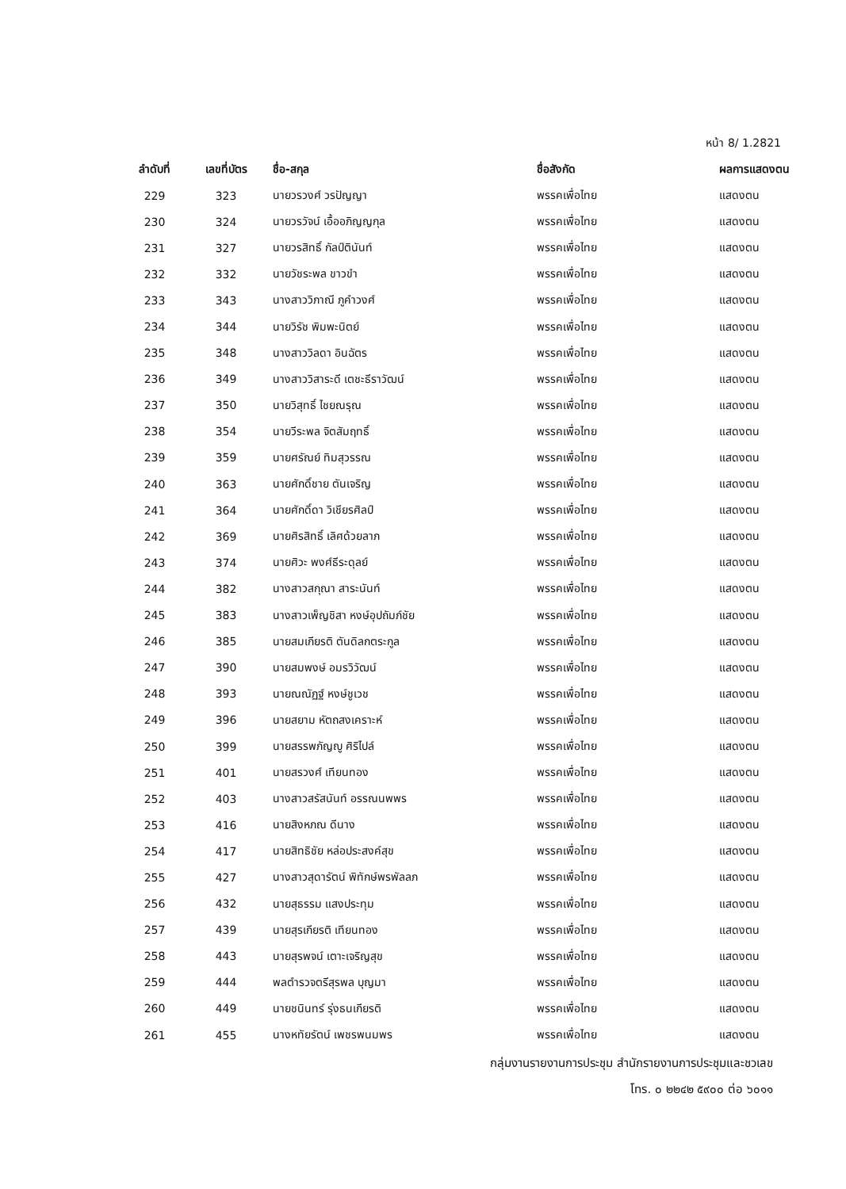หน้า 8/ 1.2821
| ลำดับที่ | เลขที่บัตร | ชื่อ-สกุล | ชื่อสังกัด | ผลการแสดงตน |
| --- | --- | --- | --- | --- |
| 229 | 323 | นายวรวงศ์ วรปัญญา | พรรคเพื่อไทย | แสดงตน |
| 230 | 324 | นายวรวัจน์ เอื้ออภิญญกุล | พรรคเพื่อไทย | แสดงตน |
| 231 | 327 | นายวรสิทธิ์ กัลป์ตินันท์ | พรรคเพื่อไทย | แสดงตน |
| 232 | 332 | นายวัชระพล ขาวขำ | พรรคเพื่อไทย | แสดงตน |
| 233 | 343 | นางสาววิภาณี ภูคำวงศ์ | พรรคเพื่อไทย | แสดงตน |
| 234 | 344 | นายวิรัช พิมพะนิตย์ | พรรคเพื่อไทย | แสดงตน |
| 235 | 348 | นางสาววิลดา อินฉัตร | พรรคเพื่อไทย | แสดงตน |
| 236 | 349 | นางสาววิสาระดี เตชะธีราวัฒน์ | พรรคเพื่อไทย | แสดงตน |
| 237 | 350 | นายวิสุทธิ์ ไชยณรุณ | พรรคเพื่อไทย | แสดงตน |
| 238 | 354 | นายวีระพล จิตสัมฤทธิ์ | พรรคเพื่อไทย | แสดงตน |
| 239 | 359 | นายศรัณย์ ทิมสุวรรณ | พรรคเพื่อไทย | แสดงตน |
| 240 | 363 | นายศักดิ์ชาย ตันเจริญ | พรรคเพื่อไทย | แสดงตน |
| 241 | 364 | นายศักดิ์ดา วิเชียรศิลป์ | พรรคเพื่อไทย | แสดงตน |
| 242 | 369 | นายศิรสิทธิ์ เลิศด้วยลาภ | พรรคเพื่อไทย | แสดงตน |
| 243 | 374 | นายศิวะ พงศ์ธีระดุลย์ | พรรคเพื่อไทย | แสดงตน |
| 244 | 382 | นางสาวสกุณา สาระนันท์ | พรรคเพื่อไทย | แสดงตน |
| 245 | 383 | นางสาวเพ็ญชิสา หงษ์อุปถัมภ์ชัย | พรรคเพื่อไทย | แสดงตน |
| 246 | 385 | นายสมเกียรติ ตันดิลกตระกูล | พรรคเพื่อไทย | แสดงตน |
| 247 | 390 | นายสมพงษ์ อมรวิวัฒน์ | พรรคเพื่อไทย | แสดงตน |
| 248 | 393 | นายณณัฏฐ์ หงษ์ชูเวช | พรรคเพื่อไทย | แสดงตน |
| 249 | 396 | นายสยาม หัตถสงเคราะห์ | พรรคเพื่อไทย | แสดงตน |
| 250 | 399 | นายสรรพภัญญู ศิริไปล์ | พรรคเพื่อไทย | แสดงตน |
| 251 | 401 | นายสรวงศ์ เทียนทอง | พรรคเพื่อไทย | แสดงตน |
| 252 | 403 | นางสาวสรัสนันท์ อรรณนพพร | พรรคเพื่อไทย | แสดงตน |
| 253 | 416 | นายสิงหภณ ดีนาง | พรรคเพื่อไทย | แสดงตน |
| 254 | 417 | นายสิทธิชัย หล่อประสงค์สุข | พรรคเพื่อไทย | แสดงตน |
| 255 | 427 | นางสาวสุดารัตน์ พิทักษ์พรพัลลภ | พรรคเพื่อไทย | แสดงตน |
| 256 | 432 | นายสุธรรม แสงประทุม | พรรคเพื่อไทย | แสดงตน |
| 257 | 439 | นายสุรเกียรติ เทียนทอง | พรรคเพื่อไทย | แสดงตน |
| 258 | 443 | นายสุรพจน์ เตาะเจริญสุข | พรรคเพื่อไทย | แสดงตน |
| 259 | 444 | พลตำรวจตรีสุรพล บุญมา | พรรคเพื่อไทย | แสดงตน |
| 260 | 449 | นายชนินทร์ รุ่งธนเกียรติ | พรรคเพื่อไทย | แสดงตน |
| 261 | 455 | นางหทัยรัตน์ เพชรพนมพร | พรรคเพื่อไทย | แสดงตน |
กลุ่มงานรายงานการประชุม สำนักรายงานการประชุมและชวเลข
โทร. ๐ ๒๒๔๒ ๕๙๐๐ ต่อ ๖๐๑๑